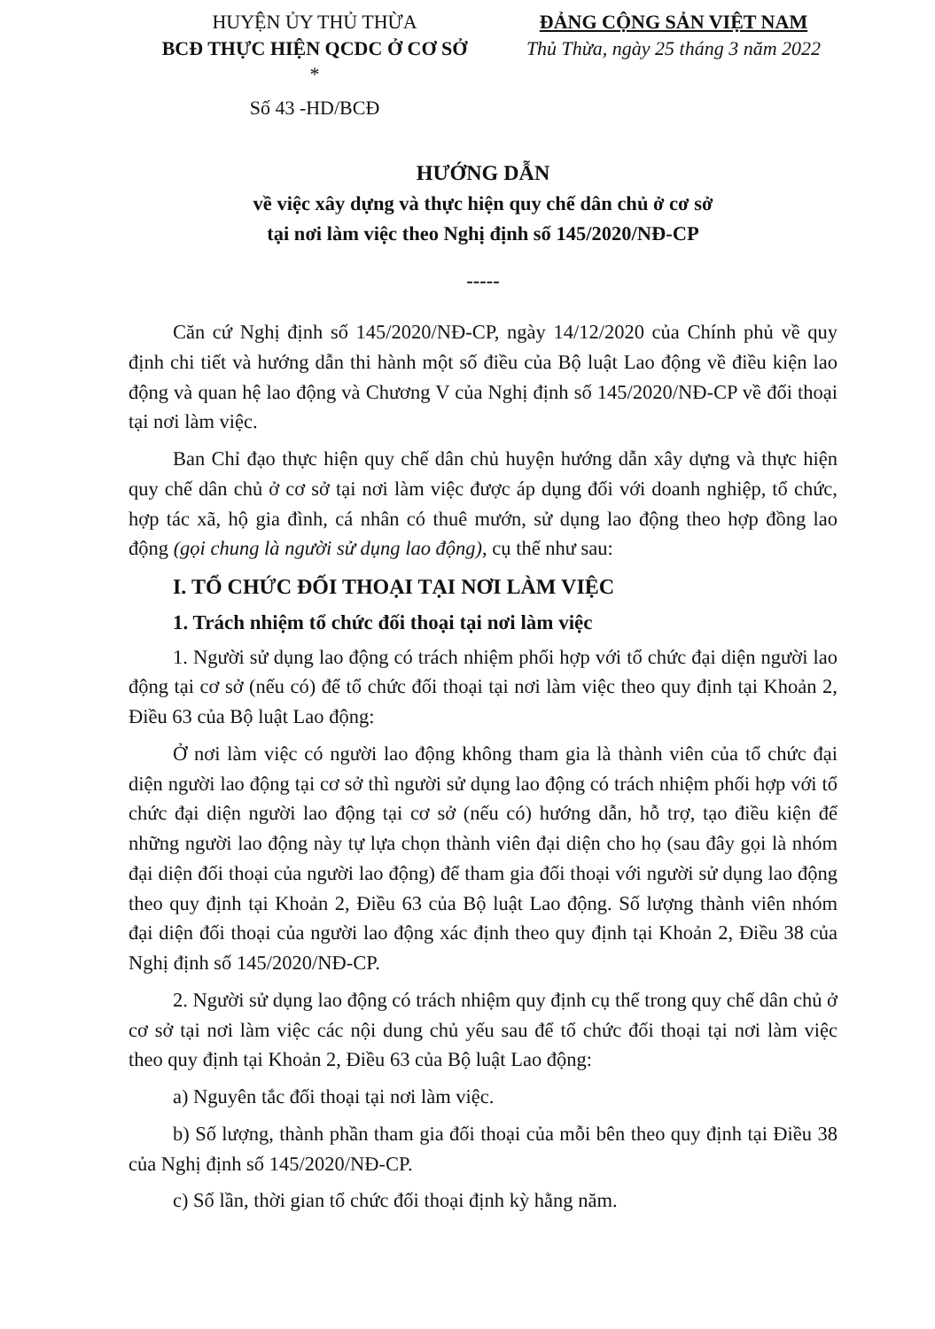HUYỆN ỦY THỦ THỪA
BCĐ THỰC HIỆN QCDC Ở CƠ SỞ
*
Số 43 -HD/BCĐ
ĐẢNG CỘNG SẢN VIỆT NAM
Thủ Thừa, ngày 25 tháng 3 năm 2022
HƯỚNG DẪN
về việc xây dựng và thực hiện quy chế dân chủ ở cơ sở
tại nơi làm việc theo Nghị định số 145/2020/NĐ-CP
-----
Căn cứ Nghị định số 145/2020/NĐ-CP, ngày 14/12/2020 của Chính phủ về quy định chi tiết và hướng dẫn thi hành một số điều của Bộ luật Lao động về điều kiện lao động và quan hệ lao động và Chương V của Nghị định số 145/2020/NĐ-CP về đối thoại tại nơi làm việc.
Ban Chỉ đạo thực hiện quy chế dân chủ huyện hướng dẫn xây dựng và thực hiện quy chế dân chủ ở cơ sở tại nơi làm việc được áp dụng đối với doanh nghiệp, tổ chức, hợp tác xã, hộ gia đình, cá nhân có thuê mướn, sử dụng lao động theo hợp đồng lao động (gọi chung là người sử dụng lao động), cụ thể như sau:
I. TỔ CHỨC ĐỐI THOẠI TẠI NƠI LÀM VIỆC
1. Trách nhiệm tổ chức đối thoại tại nơi làm việc
1. Người sử dụng lao động có trách nhiệm phối hợp với tổ chức đại diện người lao động tại cơ sở (nếu có) để tổ chức đối thoại tại nơi làm việc theo quy định tại Khoản 2, Điều 63 của Bộ luật Lao động:
Ở nơi làm việc có người lao động không tham gia là thành viên của tổ chức đại diện người lao động tại cơ sở thì người sử dụng lao động có trách nhiệm phối hợp với tổ chức đại diện người lao động tại cơ sở (nếu có) hướng dẫn, hỗ trợ, tạo điều kiện để những người lao động này tự lựa chọn thành viên đại diện cho họ (sau đây gọi là nhóm đại diện đối thoại của người lao động) để tham gia đối thoại với người sử dụng lao động theo quy định tại Khoản 2, Điều 63 của Bộ luật Lao động. Số lượng thành viên nhóm đại diện đối thoại của người lao động xác định theo quy định tại Khoản 2, Điều 38 của Nghị định số 145/2020/NĐ-CP.
2. Người sử dụng lao động có trách nhiệm quy định cụ thể trong quy chế dân chủ ở cơ sở tại nơi làm việc các nội dung chủ yếu sau để tổ chức đối thoại tại nơi làm việc theo quy định tại Khoản 2, Điều 63 của Bộ luật Lao động:
a) Nguyên tắc đối thoại tại nơi làm việc.
b) Số lượng, thành phần tham gia đối thoại của mỗi bên theo quy định tại Điều 38 của Nghị định số 145/2020/NĐ-CP.
c) Số lần, thời gian tổ chức đối thoại định kỳ hằng năm.